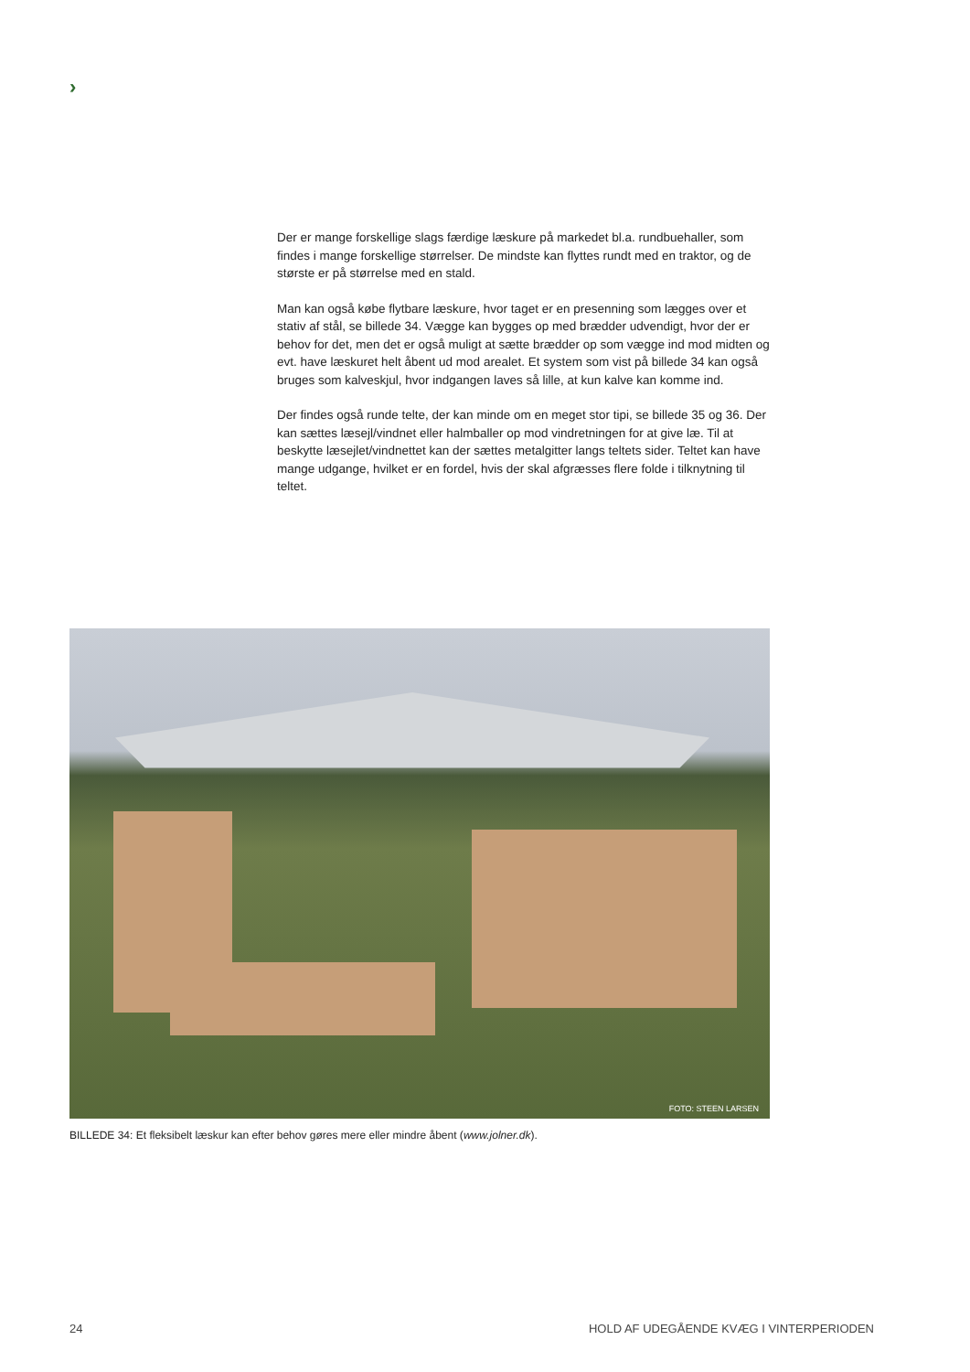›
Der er mange forskellige slags færdige læskure på markedet bl.a. rundbuehaller, som findes i mange forskellige størrelser. De mindste kan flyttes rundt med en traktor, og de største er på størrelse med en stald.
Man kan også købe flytbare læskure, hvor taget er en presenning som lægges over et stativ af stål, se billede 34. Vægge kan bygges op med brædder udvendigt, hvor der er behov for det, men det er også muligt at sætte brædder op som vægge ind mod midten og evt. have læskuret helt åbent ud mod arealet. Et system som vist på billede 34 kan også bruges som kalveskjul, hvor indgangen laves så lille, at kun kalve kan komme ind.
Der findes også runde telte, der kan minde om en meget stor tipi, se billede 35 og 36. Der kan sættes læsejl/vindnet eller halmballer op mod vindretningen for at give læ. Til at beskytte læsejlet/vindnettet kan der sættes metalgitter langs teltets sider. Teltet kan have mange udgange, hvilket er en fordel, hvis der skal afgræsses flere folde i tilknytning til teltet.
FOTO: STEEN LARSEN
BILLEDE 34: Et fleksibelt læskur kan efter behov gøres mere eller mindre åbent (www.jolner.dk).
24
HOLD AF UDEGÅENDE KVÆG I VINTERPERIODEN